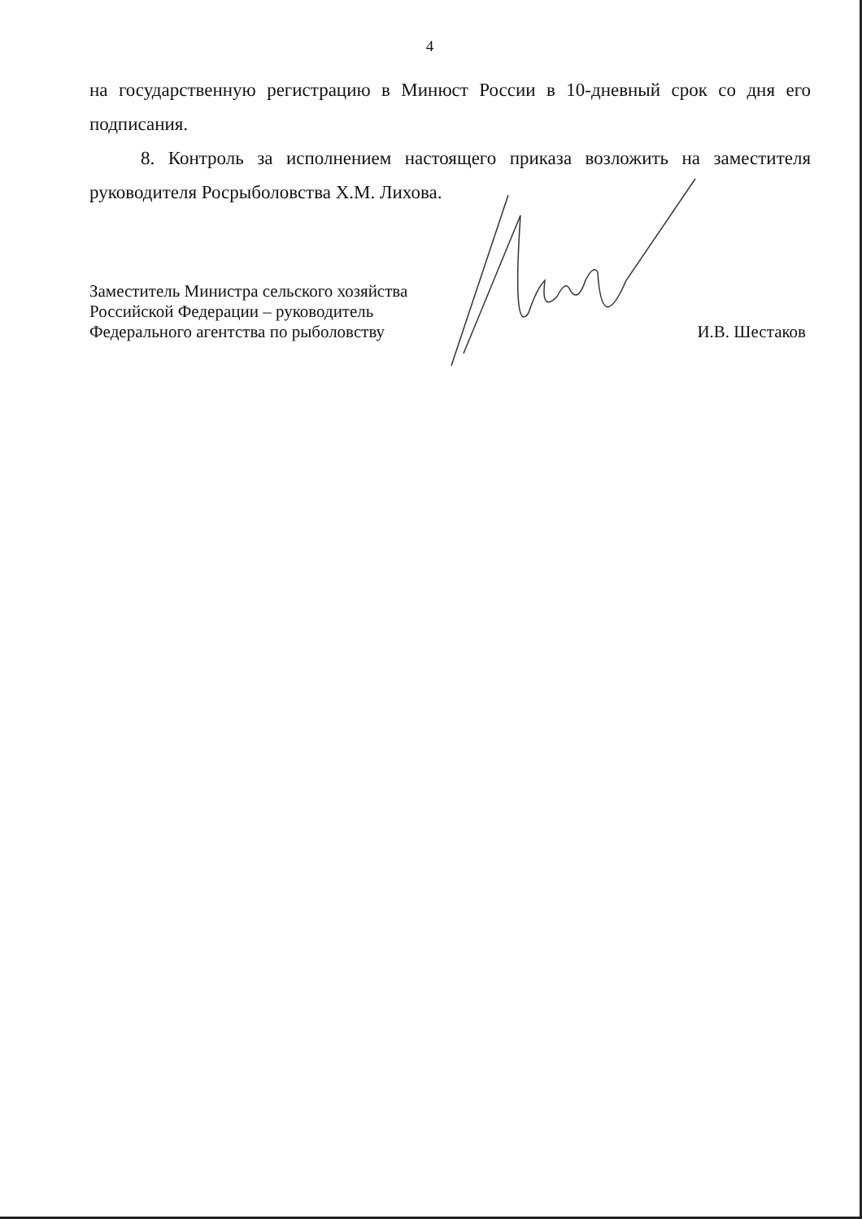4
на государственную регистрацию в Минюст России в 10-дневный срок со дня его подписания.
8. Контроль за исполнением настоящего приказа возложить на заместителя руководителя Росрыболовства Х.М. Лихова.
Заместитель Министра сельского хозяйства
Российской Федерации – руководитель
Федерального агентства по рыболовству
И.В. Шестаков